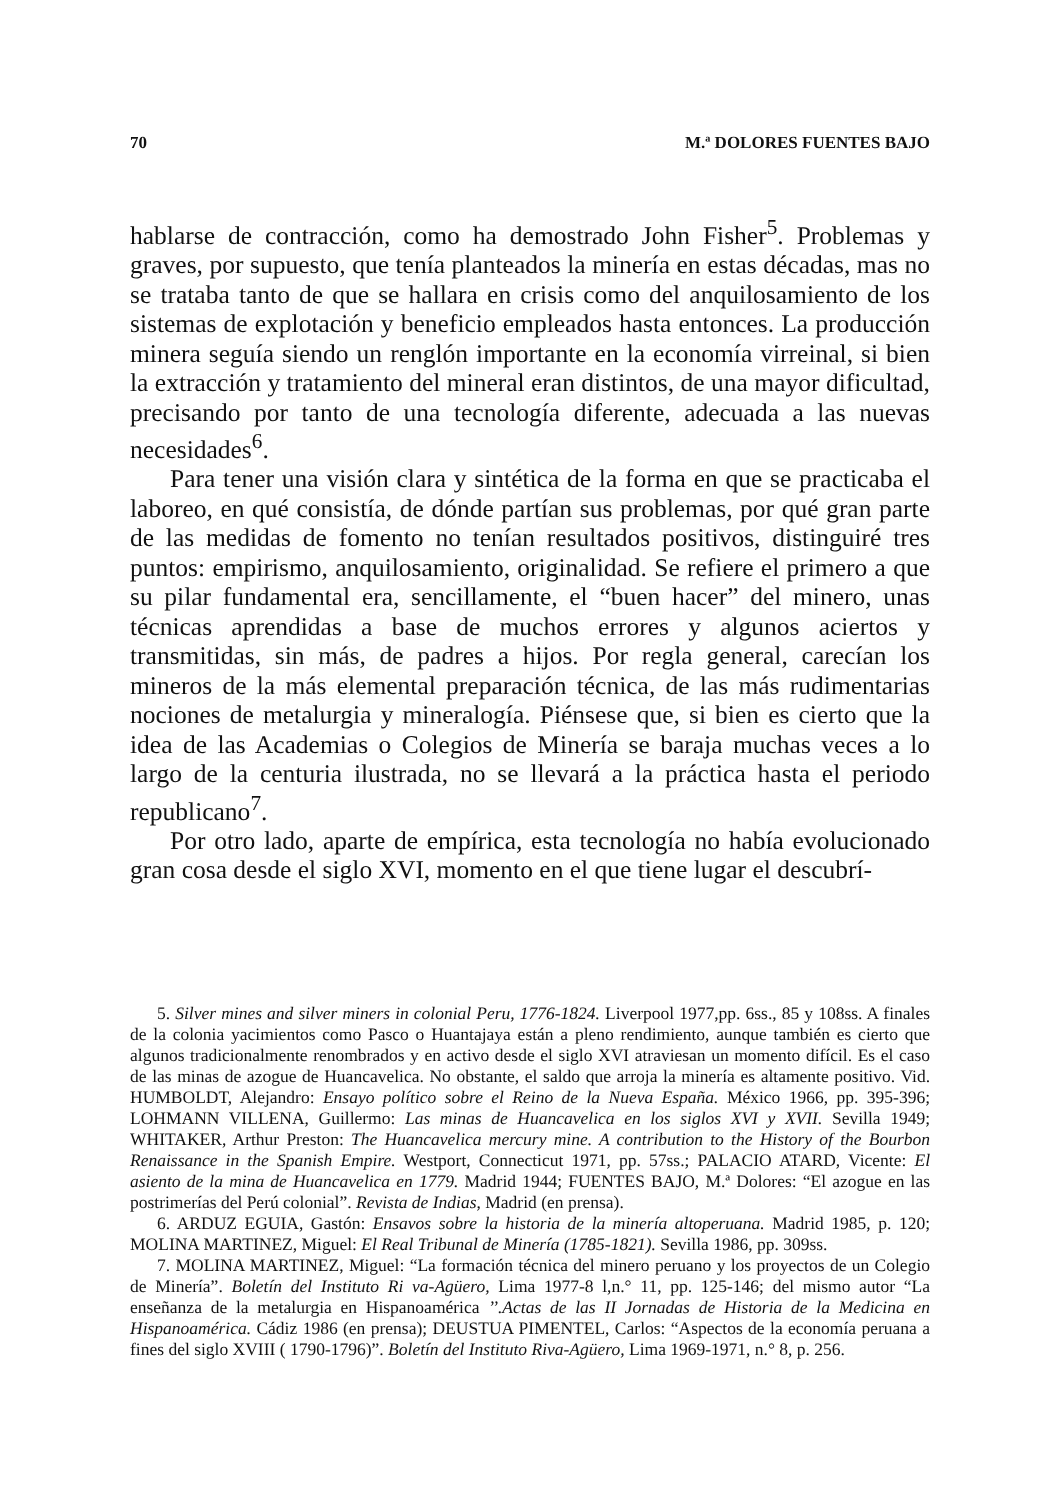70 M.ª DOLORES FUENTES BAJO
hablarse de contracción, como ha demostrado John Fisher<sup>5</sup>. Problemas y graves, por supuesto, que tenía planteados la minería en estas décadas, mas no se trataba tanto de que se hallara en crisis como del anquilosamiento de los sistemas de explotación y beneficio empleados hasta entonces. La producción minera seguía siendo un renglón importante en la economía virreinal, si bien la extracción y tratamiento del mineral eran distintos, de una mayor dificultad, precisando por tanto de una tecnología diferente, adecuada a las nuevas necesidades<sup>6</sup>.
Para tener una visión clara y sintética de la forma en que se practicaba el laboreo, en qué consistía, de dónde partían sus problemas, por qué gran parte de las medidas de fomento no tenían resultados positivos, distinguiré tres puntos: empirismo, anquilosamiento, originalidad. Se refiere el primero a que su pilar fundamental era, sencillamente, el “buen hacer” del minero, unas técnicas aprendidas a base de muchos errores y algunos aciertos y transmitidas, sin más, de padres a hijos. Por regla general, carecían los mineros de la más elemental preparación técnica, de las más rudimentarias nociones de metalurgia y mineralogía. Piénsese que, si bien es cierto que la idea de las Academias o Colegios de Minería se baraja muchas veces a lo largo de la centuria ilustrada, no se llevará a la práctica hasta el periodo republicano<sup>7</sup>.
Por otro lado, aparte de empírica, esta tecnología no había evolucionado gran cosa desde el siglo XVI, momento en el que tiene lugar el descubrí-
5. Silver mines and silver miners in colonial Peru, 1776-1824. Liverpool 1977,pp. 6ss., 85 y 108ss. A finales de la colonia yacimientos como Pasco o Huantajaya están a pleno rendimiento, aunque también es cierto que algunos tradicionalmente renombrados y en activo desde el siglo XVI atraviesan un momento difícil. Es el caso de las minas de azogue de Huancavelica. No obstante, el saldo que arroja la minería es altamente positivo. Vid. HUMBOLDT, Alejandro: Ensayo político sobre el Reino de la Nueva España. México 1966, pp. 395-396; LOHMANN VILLENA, Guillermo: Las minas de Huancavelica en los siglos XVI y XVII. Sevilla 1949; WHITAKER, Arthur Preston: The Huancavelica mercury mine. A contribution to the History of the Bourbon Renaissance in the Spanish Empire. Westport, Connecticut 1971, pp. 57ss.; PALACIO ATARD, Vicente: El asiento de la mina de Huancavelica en 1779. Madrid 1944; FUENTES BAJO, M.ª Dolores: “El azogue en las postrimerías del Perú colonial”. Revista de Indias, Madrid (en prensa).
6. ARDUZ EGUIA, Gastón: Ensavos sobre la historia de la minería altoperuana. Madrid 1985, p. 120; MOLINA MARTINEZ, Miguel: El Real Tribunal de Minería (1785-1821). Sevilla 1986, pp. 309ss.
7. MOLINA MARTINEZ, Miguel: “La formación técnica del minero peruano y los proyectos de un Colegio de Minería”. Boletín del Instituto Ri va-Agüero, Lima 1977-8 l,n.° 11, pp. 125-146; del mismo autor “La enseñanza de la metalurgia en Hispanoamérica ’’.Actas de las II Jornadas de Historia de la Medicina en Hispanoamérica. Cádiz 1986 (en prensa); DEUSTUA PIMENTEL, Carlos: “Aspectos de la economía peruana a fines del siglo XVIII ( 1790-1796)”. Boletín del Instituto Riva-Agüero, Lima 1969-1971, n.° 8, p. 256.